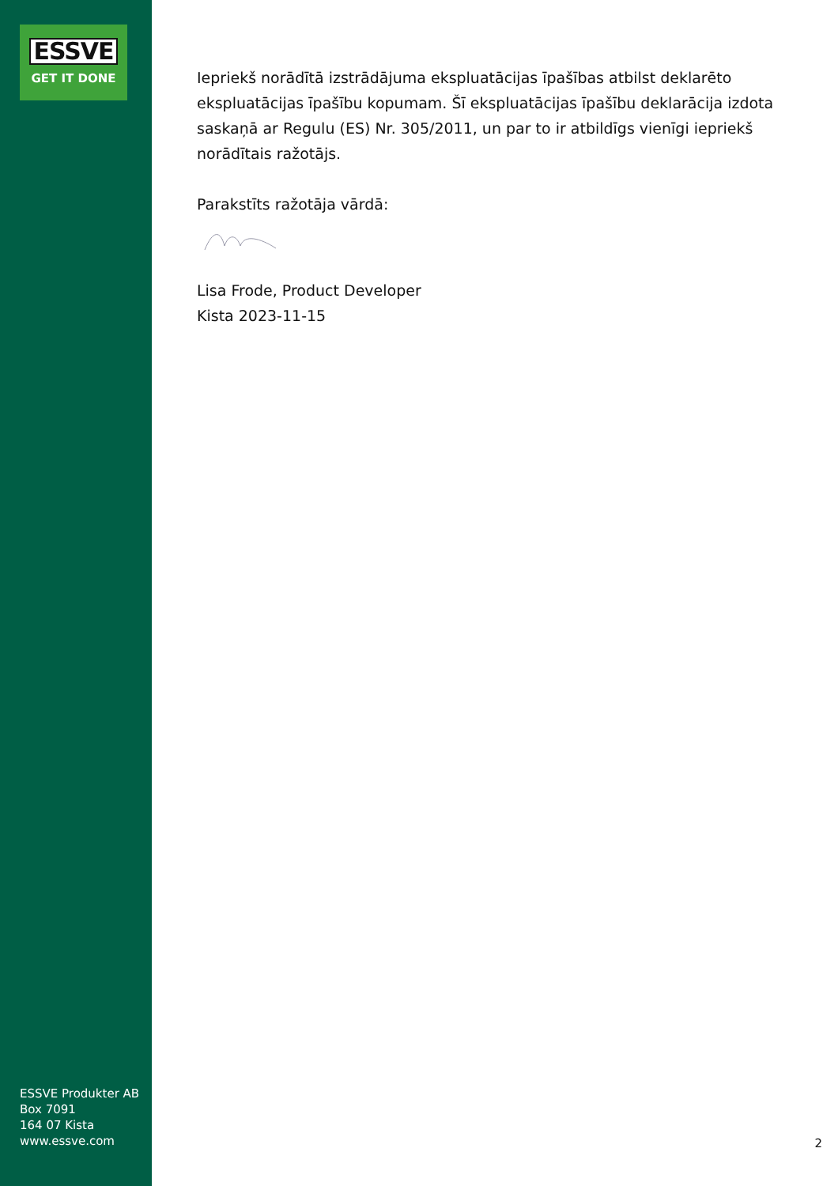ESSVE
GET IT DONE
ESSVE Produkter AB
Box 7091
164 07 Kista
www.essve.com
Iepriekš norādītā izstrādājuma ekspluatācijas īpašības atbilst deklarēto ekspluatācijas īpašību kopumam. Šī ekspluatācijas īpašību deklarācija izdota saskaņā ar Regulu (ES) Nr. 305/2011, un par to ir atbildīgs vienīgi iepriekš norādītais ražotājs.
Parakstīts ražotāja vārdā:
Lisa Frode, Product Developer
Kista 2023-11-15
2